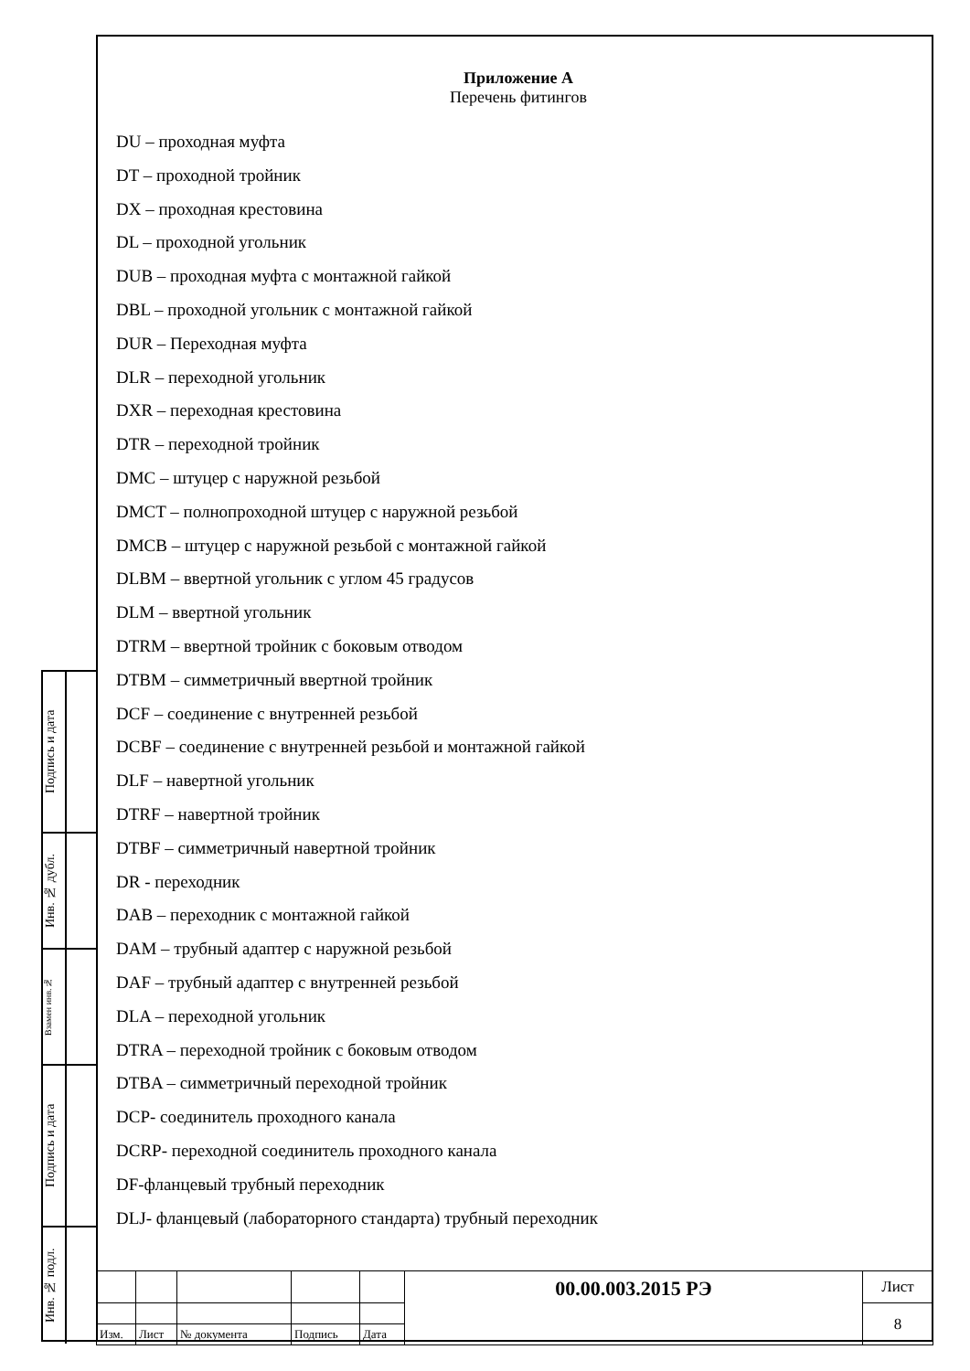Подпись и дата
Инв. № дубл.
Взамен инв.№
Подпись и дата
Инв. № подл.
Приложение А
Перечень фитингов
DU – проходная муфта
DT – проходной тройник
DX – проходная крестовина
DL – проходной угольник
DUB – проходная муфта с монтажной гайкой
DBL – проходной угольник с монтажной гайкой
DUR – Переходная муфта
DLR – переходной угольник
DXR – переходная крестовина
DTR – переходной тройник
DMC – штуцер с наружной резьбой
DMCT – полнопроходной штуцер с наружной резьбой
DMCB – штуцер с наружной резьбой с монтажной гайкой
DLBM – ввертной угольник с углом 45 градусов
DLM – ввертной угольник
DTRM – ввертной тройник с боковым отводом
DTBM – симметричный ввертной тройник
DCF – соединение с внутренней резьбой
DCBF – соединение с внутренней резьбой и монтажной гайкой
DLF – навертной угольник
DTRF – навертной тройник
DTBF – симметричный навертной тройник
DR - переходник
DAB – переходник с монтажной гайкой
DAM – трубный адаптер с наружной резьбой
DAF – трубный адаптер с внутренней резьбой
DLA – переходной угольник
DTRA – переходной тройник с боковым отводом
DTBA – симметричный переходной тройник
DCP- соединитель проходного канала
DCRP- переходной соединитель проходного канала
DF-фланцевый трубный переходник
DLJ- фланцевый (лабораторного стандарта) трубный переходник
| | | | | | 00.00.003.2015 РЭ | Лист |
| | | | | | | 8 |
| Изм. | Лист | № документа | Подпись | Дата | | |